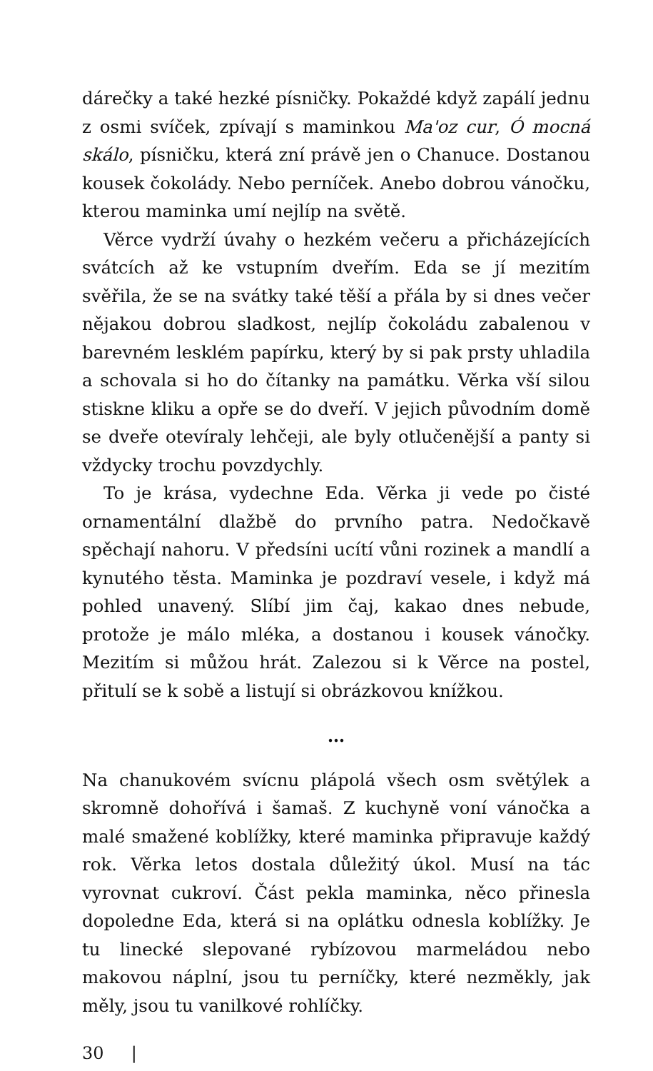dárečky a také hezké písničky. Pokaždé když zapálí jednu z osmi svíček, zpívají s maminkou Ma'oz cur, Ó mocná skálo, písničku, která zní právě jen o Chanuce. Dostanou kousek čokolády. Nebo perníček. Anebo dobrou vánočku, kterou maminka umí nejlíp na světě.
Věrce vydrží úvahy o hezkém večeru a přicházejících svátcích až ke vstupním dveřím. Eda se jí mezitím svěřila, že se na svátky také těší a přála by si dnes večer nějakou dobrou sladkost, nejlíp čokoládu zabalenou v barevném lesklém papírku, který by si pak prsty uhladila a schovala si ho do čítanky na památku. Věrka vší silou stiskne kliku a opře se do dveří. V jejich původním domě se dveře otevíraly lehčeji, ale byly otlučenější a panty si vždycky trochu povzdychly.
To je krása, vydechne Eda. Věrka ji vede po čisté ornamentální dlažbě do prvního patra. Nedočkavě spěchají nahoru. V předsíni ucítí vůni rozinek a mandlí a kynutého těsta. Maminka je pozdraví vesele, i když má pohled unavený. Slíbí jim čaj, kakao dnes nebude, protože je málo mléka, a dostanou i kousek vánočky. Mezitím si můžou hrát. Zalezou si k Věrce na postel, přitulí se k sobě a listují si obrázkovou knížkou.
…
Na chanukovém svícnu plápolá všech osm světýlek a skromně dohořívá i šamaš. Z kuchyně voní vánočka a malé smažené koblížky, které maminka připravuje každý rok. Věrka letos dostala důležitý úkol. Musí na tác vyrovnat cukroví. Část pekla maminka, něco přinesla dopoledne Eda, která si na oplátku odnesla koblížky. Je tu linecké slepované rybízovou marmeládou nebo makovou náplní, jsou tu perníčky, které nezměkly, jak měly, jsou tu vanilkové rohlíčky.
30 |